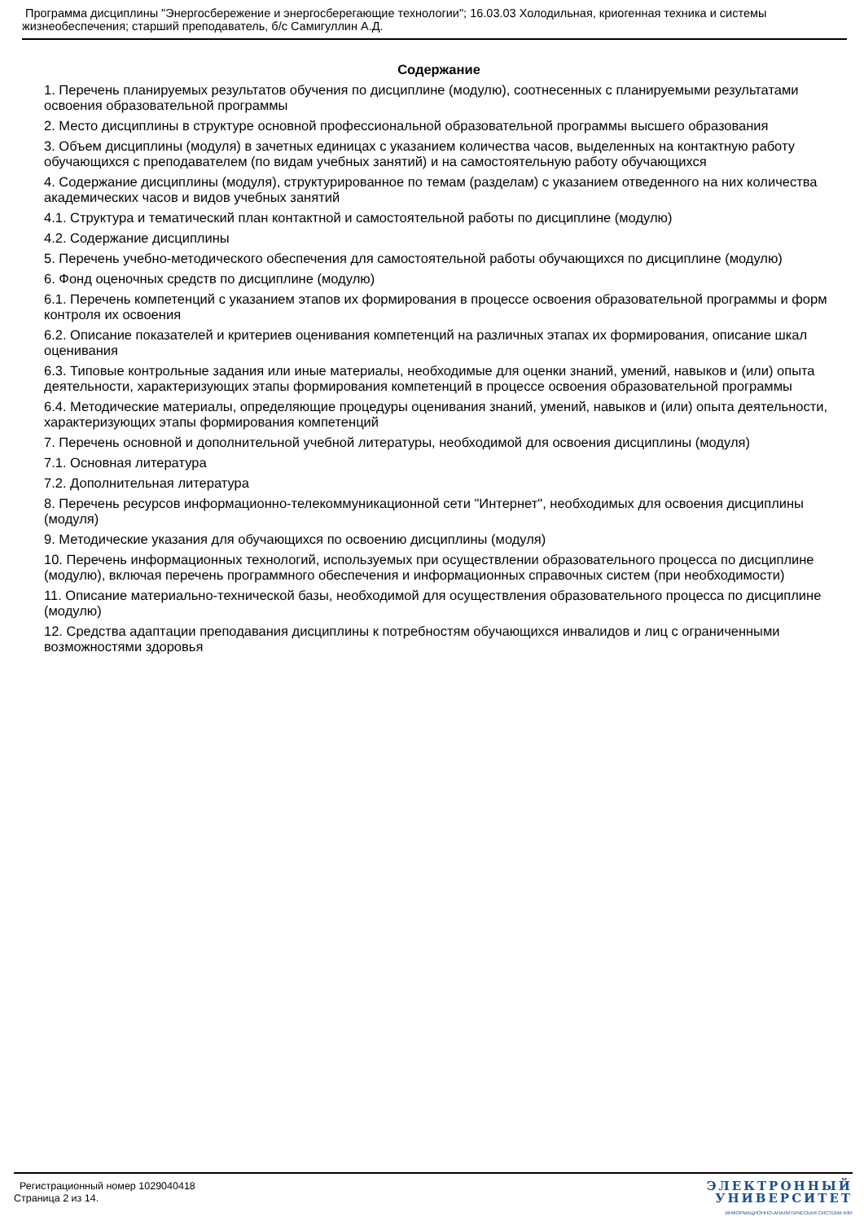Программа дисциплины "Энергосбережение и энергосберегающие технологии"; 16.03.03 Холодильная, криогенная техника и системы жизнеобеспечения; старший преподаватель, б/с Самигуллин А.Д.
Содержание
1. Перечень планируемых результатов обучения по дисциплине (модулю), соотнесенных с планируемыми результатами освоения образовательной программы
2. Место дисциплины в структуре основной профессиональной образовательной программы высшего образования
3. Объем дисциплины (модуля) в зачетных единицах с указанием количества часов, выделенных на контактную работу обучающихся с преподавателем (по видам учебных занятий) и на самостоятельную работу обучающихся
4. Содержание дисциплины (модуля), структурированное по темам (разделам) с указанием отведенного на них количества академических часов и видов учебных занятий
4.1. Структура и тематический план контактной и самостоятельной работы по дисциплине (модулю)
4.2. Содержание дисциплины
5. Перечень учебно-методического обеспечения для самостоятельной работы обучающихся по дисциплине (модулю)
6. Фонд оценочных средств по дисциплине (модулю)
6.1. Перечень компетенций с указанием этапов их формирования в процессе освоения образовательной программы и форм контроля их освоения
6.2. Описание показателей и критериев оценивания компетенций на различных этапах их формирования, описание шкал оценивания
6.3. Типовые контрольные задания или иные материалы, необходимые для оценки знаний, умений, навыков и (или) опыта деятельности, характеризующих этапы формирования компетенций в процессе освоения образовательной программы
6.4. Методические материалы, определяющие процедуры оценивания знаний, умений, навыков и (или) опыта деятельности, характеризующих этапы формирования компетенций
7. Перечень основной и дополнительной учебной литературы, необходимой для освоения дисциплины (модуля)
7.1. Основная литература
7.2. Дополнительная литература
8. Перечень ресурсов информационно-телекоммуникационной сети "Интернет", необходимых для освоения дисциплины (модуля)
9. Методические указания для обучающихся по освоению дисциплины (модуля)
10. Перечень информационных технологий, используемых при осуществлении образовательного процесса по дисциплине (модулю), включая перечень программного обеспечения и информационных справочных систем (при необходимости)
11. Описание материально-технической базы, необходимой для осуществления образовательного процесса по дисциплине (модулю)
12. Средства адаптации преподавания дисциплины к потребностям обучающихся инвалидов и лиц с ограниченными возможностями здоровья
Регистрационный номер 1029040418
Страница 2 из 14.
ЭЛЕКТРОННЫЙ
УНИВЕРСИТЕТ
ИНФОРМАЦИОННО-АНАЛИТИЧЕСКАЯ СИСТЕМА КФУ